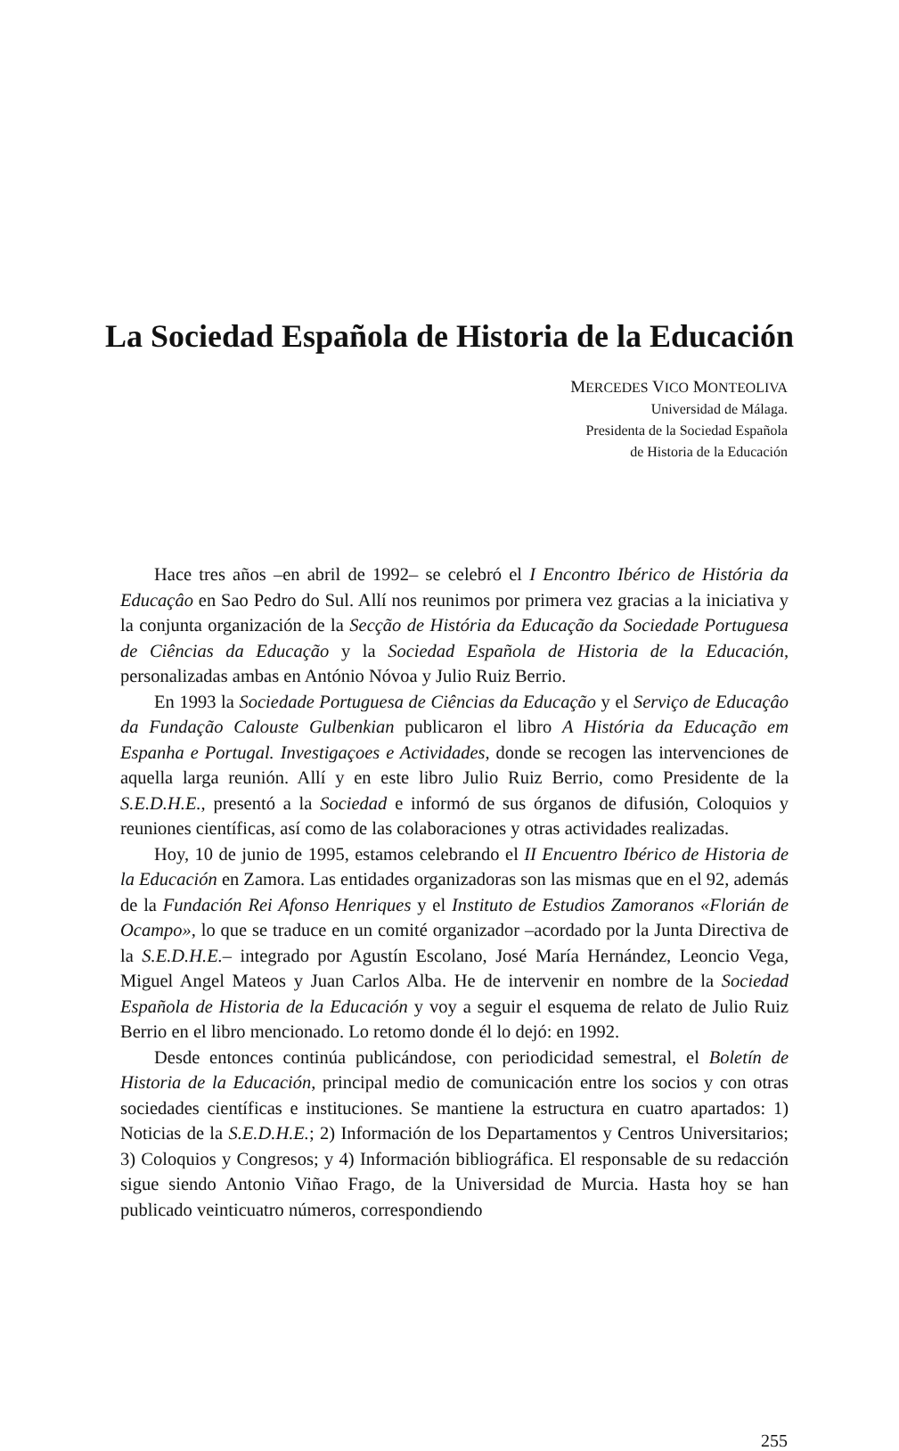La Sociedad Española de Historia de la Educación
MERCEDES VICO MONTEOLIVA
Universidad de Málaga.
Presidenta de la Sociedad Española
de Historia de la Educación
Hace tres años –en abril de 1992– se celebró el I Encontro Ibérico de História da Educaçâo en Sao Pedro do Sul. Allí nos reunimos por primera vez gracias a la iniciativa y la conjunta organización de la Secção de História da Educação da Sociedade Portuguesa de Ciências da Educação y la Sociedad Española de Historia de la Educación, personalizadas ambas en António Nóvoa y Julio Ruiz Berrio.
En 1993 la Sociedade Portuguesa de Ciências da Educação y el Serviço de Educaçâo da Fundação Calouste Gulbenkian publicaron el libro A História da Educação em Espanha e Portugal. Investigaçoes e Actividades, donde se recogen las intervenciones de aquella larga reunión. Allí y en este libro Julio Ruiz Berrio, como Presidente de la S.E.D.H.E., presentó a la Sociedad e informó de sus órganos de difusión, Coloquios y reuniones científicas, así como de las colaboraciones y otras actividades realizadas.
Hoy, 10 de junio de 1995, estamos celebrando el II Encuentro Ibérico de Historia de la Educación en Zamora. Las entidades organizadoras son las mismas que en el 92, además de la Fundación Rei Afonso Henriques y el Instituto de Estudios Zamoranos «Florián de Ocampo», lo que se traduce en un comité organizador –acordado por la Junta Directiva de la S.E.D.H.E.– integrado por Agustín Escolano, José María Hernández, Leoncio Vega, Miguel Angel Mateos y Juan Carlos Alba. He de intervenir en nombre de la Sociedad Española de Historia de la Educación y voy a seguir el esquema de relato de Julio Ruiz Berrio en el libro mencionado. Lo retomo donde él lo dejó: en 1992.
Desde entonces continúa publicándose, con periodicidad semestral, el Boletín de Historia de la Educación, principal medio de comunicación entre los socios y con otras sociedades científicas e instituciones. Se mantiene la estructura en cuatro apartados: 1) Noticias de la S.E.D.H.E.; 2) Información de los Departamentos y Centros Universitarios; 3) Coloquios y Congresos; y 4) Información bibliográfica. El responsable de su redacción sigue siendo Antonio Viñao Frago, de la Universidad de Murcia. Hasta hoy se han publicado veinticuatro números, correspondiendo
255